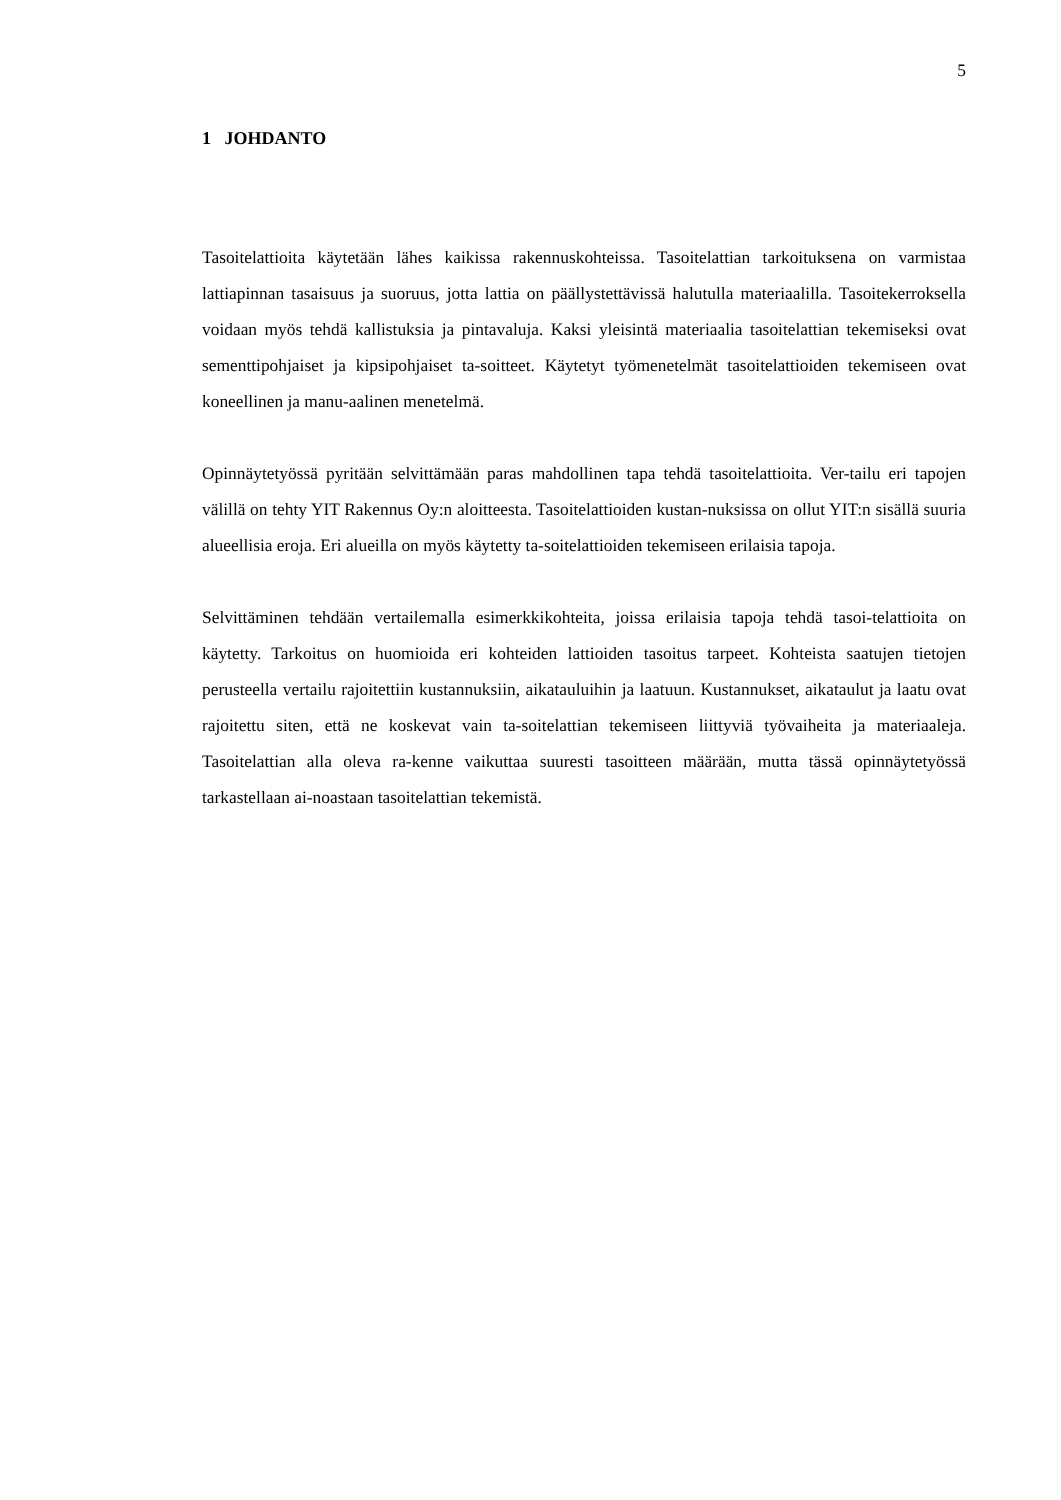5
1 JOHDANTO
Tasoitelattioita käytetään lähes kaikissa rakennuskohteissa. Tasoitelattian tarkoituksena on varmistaa lattiapinnan tasaisuus ja suoruus, jotta lattia on päällystettävissä halutulla materiaalilla. Tasoitekerroksella voidaan myös tehdä kallistuksia ja pintavaluja. Kaksi yleisintä materiaalia tasoitelattian tekemiseksi ovat sementtipohjaiset ja kipsipohjaiset ta-soitteet. Käytetyt työmenetelmät tasoitelattioiden tekemiseen ovat koneellinen ja manu-aalinen menetelmä.
Opinnäytetyössä pyritään selvittämään paras mahdollinen tapa tehdä tasoitelattioita. Ver-tailu eri tapojen välillä on tehty YIT Rakennus Oy:n aloitteesta. Tasoitelattioiden kustan-nuksissa on ollut YIT:n sisällä suuria alueellisia eroja. Eri alueilla on myös käytetty ta-soitelattioiden tekemiseen erilaisia tapoja.
Selvittäminen tehdään vertailemalla esimerkkikohteita, joissa erilaisia tapoja tehdä tasoi-telattioita on käytetty. Tarkoitus on huomioida eri kohteiden lattioiden tasoitus tarpeet. Kohteista saatujen tietojen perusteella vertailu rajoitettiin kustannuksiin, aikatauluihin ja laatuun. Kustannukset, aikataulut ja laatu ovat rajoitettu siten, että ne koskevat vain ta-soitelattian tekemiseen liittyviä työvaiheita ja materiaaleja. Tasoitelattian alla oleva ra-kenne vaikuttaa suuresti tasoitteen määrään, mutta tässä opinnäytetyössä tarkastellaan ai-noastaan tasoitelattian tekemistä.